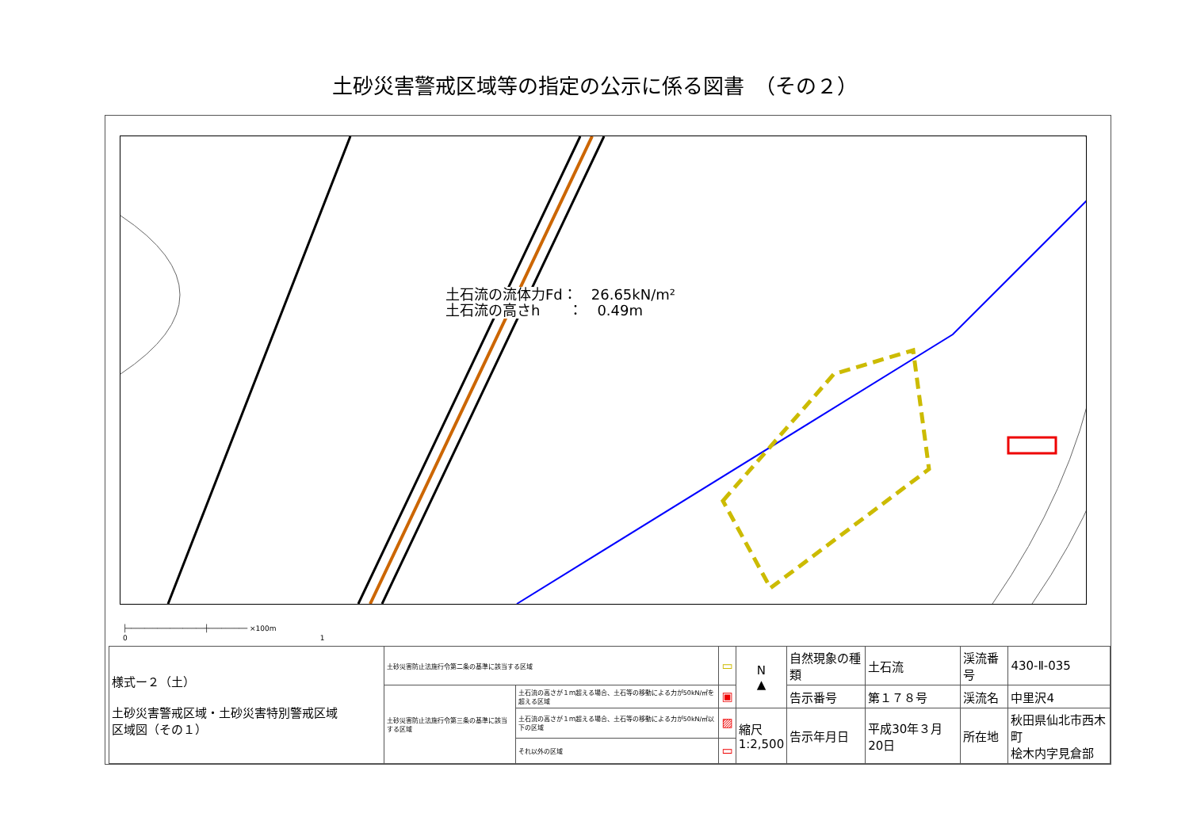土砂災害警戒区域等の指定の公示に係る図書　（その２）
土石流の流体力Fd：　26.65kN/m²
土石流の高さh　　：　0.49m
├──────────────────┼───────── ×100m
0　　　　　　　　　　　　　　　　　　　　　　　　　　　1
| 様式ー２（土） 土砂災害警戒区域・土砂災害特別警戒区域 区域図（その１） | 土砂災害防止法施行令第二条の基準に該当する区域 | | ▭ | N ▲ | 自然現象の種類 | 土石流 | 渓流番号 | 430-Ⅱ-035 |
| | 土砂災害防止法施行令第三条の基準に該当する区域 | 土石流の高さが１ｍ超える場合、土石等の移動による力が50kN/㎡を超える区域 | ▣ | | 告示番号 | 第１７８号 | 渓流名 | 中里沢4 |
| | | 土石流の高さが１ｍ超える場合、土石等の移動による力が50kN/㎡以下の区域 | ▨ | 縮尺 1:2,500 | 告示年月日 | 平成30年３月20日 | 所在地 | 秋田県仙北市西木町 桧木内字見倉部 |
| | | それ以外の区域 | ▭ | | | | | |